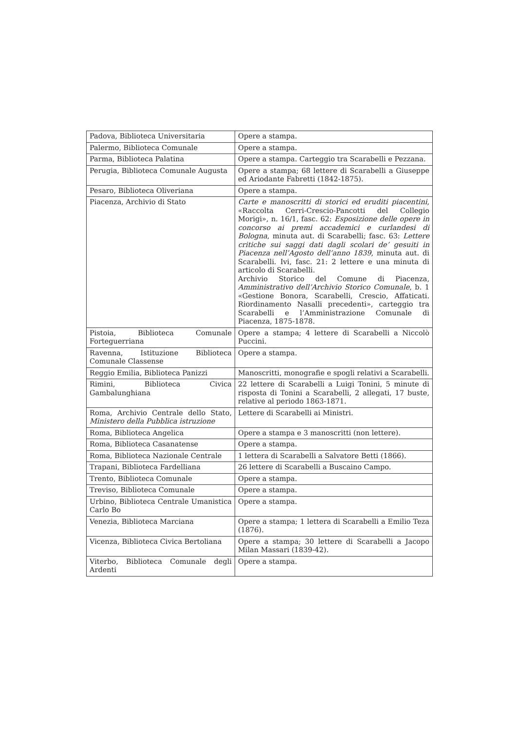| Padova, Biblioteca Universitaria | Opere a stampa. |
| Palermo, Biblioteca Comunale | Opere a stampa. |
| Parma, Biblioteca Palatina | Opere a stampa. Carteggio tra Scarabelli e Pezzana. |
| Perugia, Biblioteca Comunale Augusta | Opere a stampa; 68 lettere di Scarabelli a Giuseppe ed Ariodante Fabretti (1842-1875). |
| Pesaro, Biblioteca Oliveriana | Opere a stampa. |
| Piacenza, Archivio di Stato | Carte e manoscritti di storici ed eruditi piacentini , «Raccolta Cerri-Crescio-Pancotti del Collegio Morigi», n. 16/1, fasc. 62: Esposizione delle opere in concorso ai premi accademici e curlandesi di Bologna , minuta aut. di Scarabelli; fasc. 63: Lettere critiche sui saggi dati dagli scolari de’ gesuiti in Piacenza nell’Agosto dell’anno 1839 , minuta aut. di Scarabelli. Ivi, fasc. 21: 2 lettere e una minuta di articolo di Scarabelli. Archivio Storico del Comune di Piacenza, Amministrativo dell’Archivio Storico Comunale , b. 1 «Gestione Bonora, Scarabelli, Crescio, Affaticati. Riordinamento Nasalli precedenti», carteggio tra Scarabelli e l’Amministrazione Comunale di Piacenza, 1875-1878. |
| Pistoia, Biblioteca Comunale Forteguerriana | Opere a stampa; 4 lettere di Scarabelli a Niccolò Puccini. |
| Ravenna, Istituzione Biblioteca Comunale Classense | Opere a stampa. |
| Reggio Emilia, Biblioteca Panizzi | Manoscritti, monografie e spogli relativi a Scarabelli. |
| Rimini, Biblioteca Civica Gambalunghiana | 22 lettere di Scarabelli a Luigi Tonini, 5 minute di risposta di Tonini a Scarabelli, 2 allegati, 17 buste, relative al periodo 1863-1871. |
| Roma, Archivio Centrale dello Stato, Ministero della Pubblica istruzione | Lettere di Scarabelli ai Ministri. |
| Roma, Biblioteca Angelica | Opere a stampa e 3 manoscritti (non lettere). |
| Roma, Biblioteca Casanatense | Opere a stampa. |
| Roma, Biblioteca Nazionale Centrale | 1 lettera di Scarabelli a Salvatore Betti (1866). |
| Trapani, Biblioteca Fardelliana | 26 lettere di Scarabelli a Buscaino Campo. |
| Trento, Biblioteca Comunale | Opere a stampa. |
| Treviso, Biblioteca Comunale | Opere a stampa. |
| Urbino, Biblioteca Centrale Umanistica Carlo Bo | Opere a stampa. |
| Venezia, Biblioteca Marciana | Opere a stampa; 1 lettera di Scarabelli a Emilio Teza (1876). |
| Vicenza, Biblioteca Civica Bertoliana | Opere a stampa; 30 lettere di Scarabelli a Jacopo Milan Massari (1839-42). |
| Viterbo, Biblioteca Comunale degli Ardenti | Opere a stampa. |